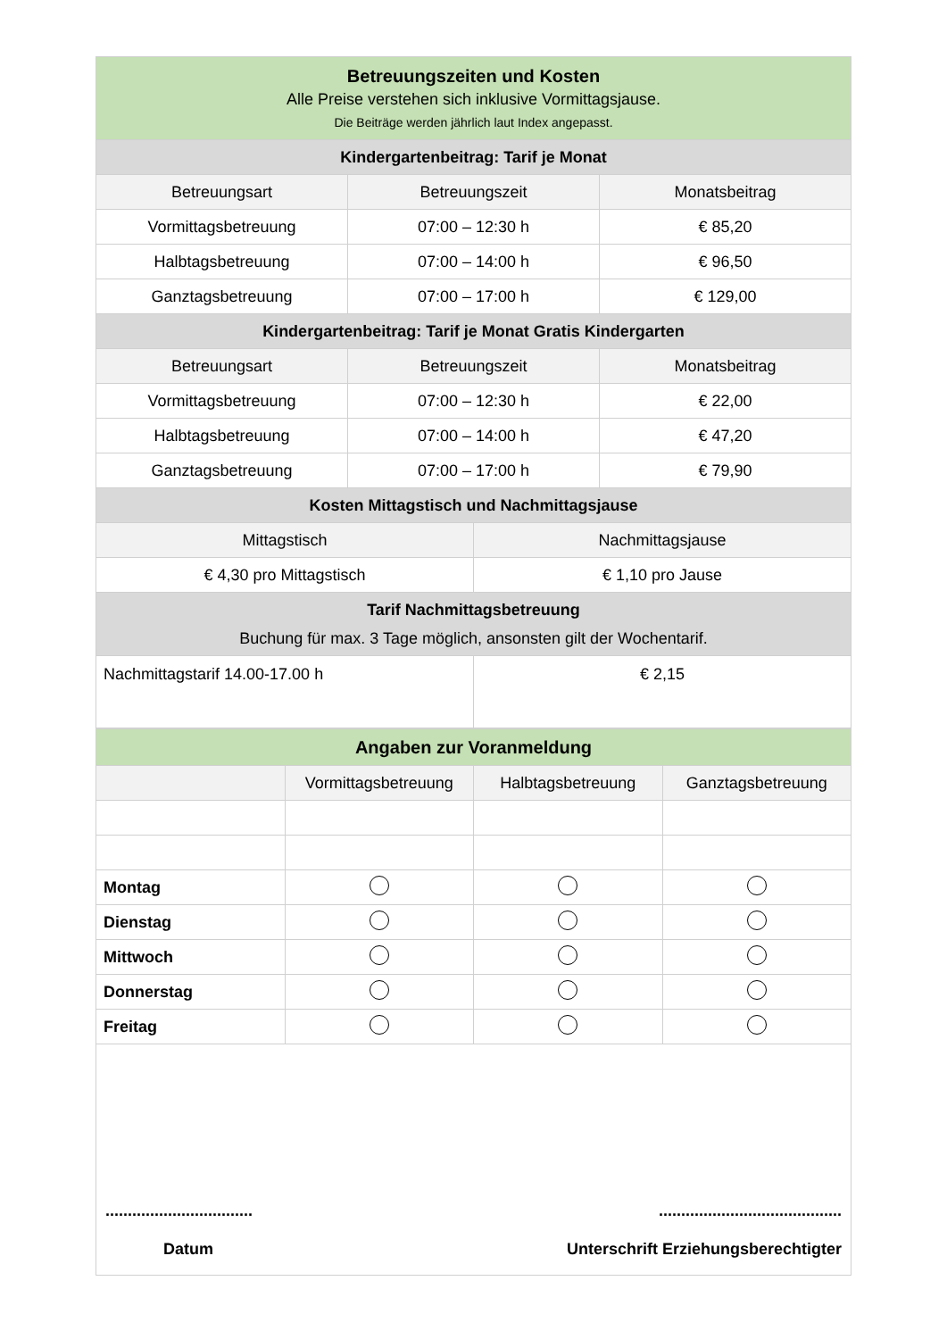| Betreuungszeiten und Kosten Alle Preise verstehen sich inklusive Vormittagsjause. Die Beiträge werden jährlich laut Index angepasst. | | | |
| Kindergartenbeitrag: Tarif je Monat | | | |
| Betreuungsart | Betreuungszeit | | Monatsbeitrag |
| Vormittagsbetreuung | 07:00 – 12:30 h | | € 85,20 |
| Halbtagsbetreuung | 07:00 – 14:00 h | | € 96,50 |
| Ganztagsbetreuung | 07:00 – 17:00 h | | € 129,00 |
| Kindergartenbeitrag: Tarif je Monat Gratis Kindergarten | | | |
| Betreuungsart | Betreuungszeit | | Monatsbeitrag |
| Vormittagsbetreuung | 07:00 – 12:30 h | | € 22,00 |
| Halbtagsbetreuung | 07:00 – 14:00 h | | € 47,20 |
| Ganztagsbetreuung | 07:00 – 17:00 h | | € 79,90 |
| Kosten Mittagstisch und Nachmittagsjause | | | |
| Mittagstisch | | Nachmittagsjause | |
| € 4,30 pro Mittagstisch | | € 1,10 pro Jause | |
| Tarif Nachmittagsbetreuung Buchung für max. 3 Tage möglich, ansonsten gilt der Wochentarif. | | | |
| Nachmittagstarif 14.00-17.00 h | | € 2,15 | |
| Angaben zur Voranmeldung | | | |
| | Vormittagsbetreuung | Halbtagsbetreuung | Ganztagsbetreuung |
| Montag | | | |
| Dienstag | | | |
| Mittwoch | | | |
| Donnerstag | | | |
| Freitag | | | |
| ................................. ......................................... Datum Unterschrift Erziehungsberechtigter | | | |